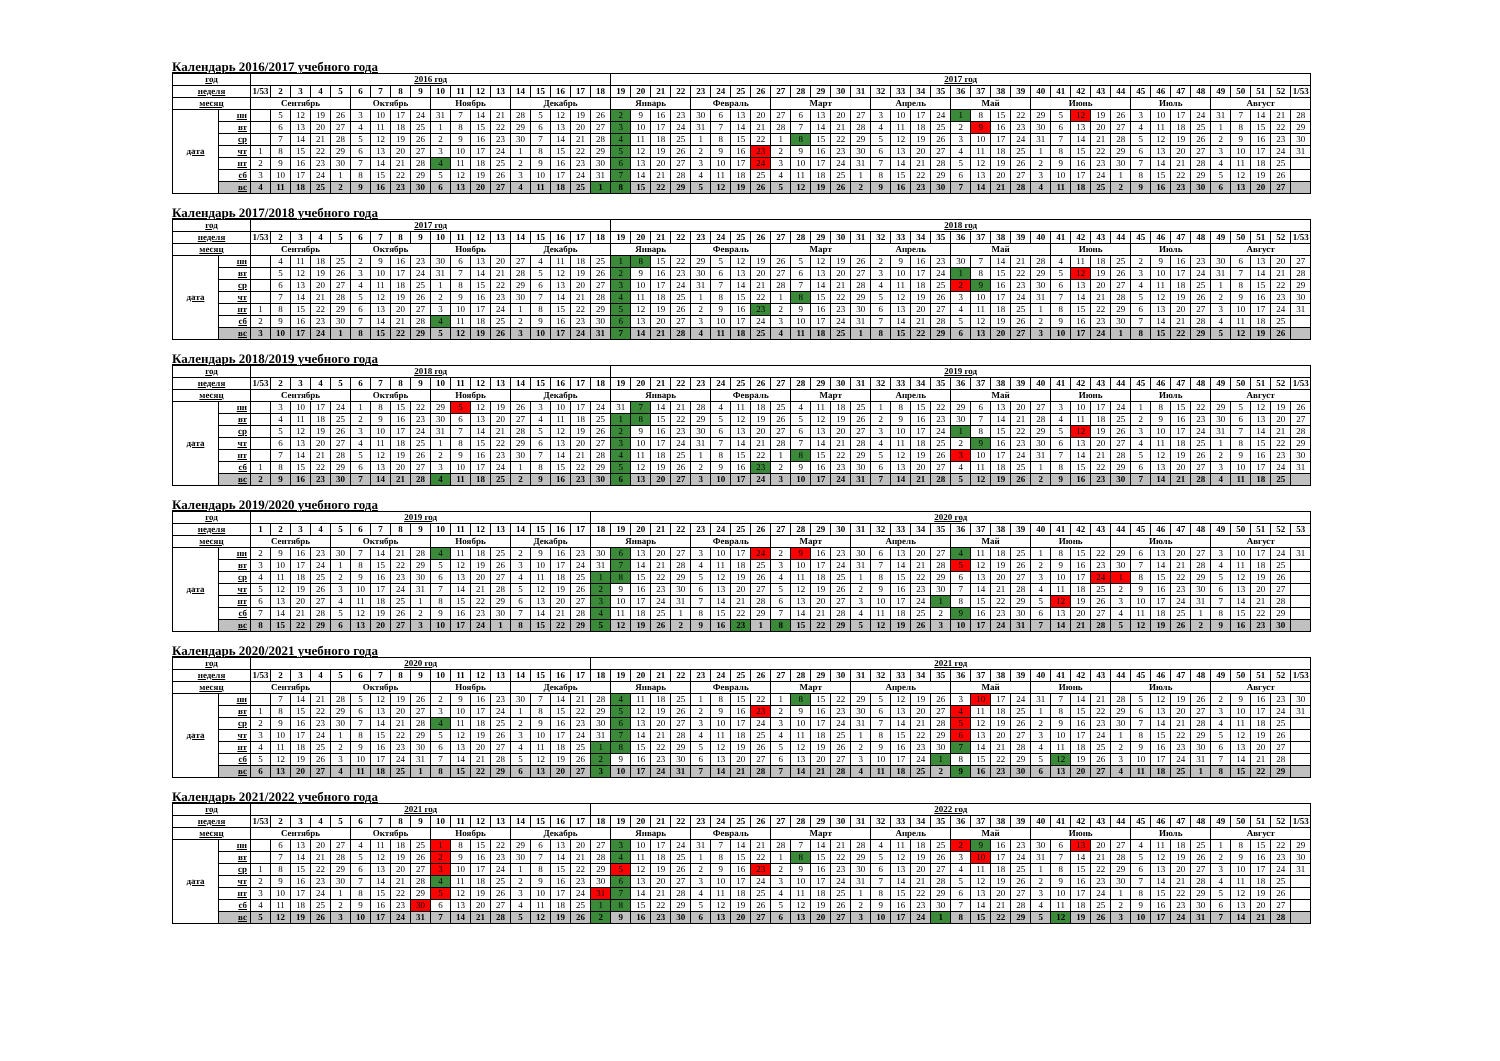Календарь 2016/2017 учебного года
| год | | 2016 год | | | | | | | | | | | | | | | | | | 2017 год | | | | | | | | | | | | | | | | | | | | | | | | | | | | | | | | | | |
| неделя | | 1/53 | 2 | 3 | 4 | 5 | 6 | 7 | 8 | 9 | 10 | 11 | 12 | 13 | 14 | 15 | 16 | 17 | 18 | 19 | 20 | 21 | 22 | 23 | 24 | 25 | 26 | 27 | 28 | 29 | 30 | 31 | 32 | 33 | 34 | 35 | 36 | 37 | 38 | 39 | 40 | 41 | 42 | 43 | 44 | 45 | 46 | 47 | 48 | 49 | 50 | 51 | 52 | 1/53 |
| месяц | | Сентябрь | | | | | Октябрь | | | | Ноябрь | | | | Декабрь | | | | | Январь | | | | Февраль | | | | Март | | | | | Апрель | | | | Май | | | | Июнь | | | | | Июль | | | | Август | | | | |
| дата | пн | | 5 | 12 | 19 | 26 | 3 | 10 | 17 | 24 | 31 | 7 | 14 | 21 | 28 | 5 | 12 | 19 | 26 | 2 | 9 | 16 | 23 | 30 | 6 | 13 | 20 | 27 | 6 | 13 | 20 | 27 | 3 | 10 | 17 | 24 | 1 | 8 | 15 | 22 | 29 | 5 | 12 | 19 | 26 | 3 | 10 | 17 | 24 | 31 | 7 | 14 | 21 | 28 |
| | вт | | 6 | 13 | 20 | 27 | 4 | 11 | 18 | 25 | 1 | 8 | 15 | 22 | 29 | 6 | 13 | 20 | 27 | 3 | 10 | 17 | 24 | 31 | 7 | 14 | 21 | 28 | 7 | 14 | 21 | 28 | 4 | 11 | 18 | 25 | 2 | 9 | 16 | 23 | 30 | 6 | 13 | 20 | 27 | 4 | 11 | 18 | 25 | 1 | 8 | 15 | 22 | 29 |
| | ср | | 7 | 14 | 21 | 28 | 5 | 12 | 19 | 26 | 2 | 9 | 16 | 23 | 30 | 7 | 14 | 21 | 28 | 4 | 11 | 18 | 25 | 1 | 8 | 15 | 22 | 1 | 8 | 15 | 22 | 29 | 5 | 12 | 19 | 26 | 3 | 10 | 17 | 24 | 31 | 7 | 14 | 21 | 28 | 5 | 12 | 19 | 26 | 2 | 9 | 16 | 23 | 30 |
| | чт | 1 | 8 | 15 | 22 | 29 | 6 | 13 | 20 | 27 | 3 | 10 | 17 | 24 | 1 | 8 | 15 | 22 | 29 | 5 | 12 | 19 | 26 | 2 | 9 | 16 | 23 | 2 | 9 | 16 | 23 | 30 | 6 | 13 | 20 | 27 | 4 | 11 | 18 | 25 | 1 | 8 | 15 | 22 | 29 | 6 | 13 | 20 | 27 | 3 | 10 | 17 | 24 | 31 |
| | пт | 2 | 9 | 16 | 23 | 30 | 7 | 14 | 21 | 28 | 4 | 11 | 18 | 25 | 2 | 9 | 16 | 23 | 30 | 6 | 13 | 20 | 27 | 3 | 10 | 17 | 24 | 3 | 10 | 17 | 24 | 31 | 7 | 14 | 21 | 28 | 5 | 12 | 19 | 26 | 2 | 9 | 16 | 23 | 30 | 7 | 14 | 21 | 28 | 4 | 11 | 18 | 25 | |
| | сб | 3 | 10 | 17 | 24 | 1 | 8 | 15 | 22 | 29 | 5 | 12 | 19 | 26 | 3 | 10 | 17 | 24 | 31 | 7 | 14 | 21 | 28 | 4 | 11 | 18 | 25 | 4 | 11 | 18 | 25 | 1 | 8 | 15 | 22 | 29 | 6 | 13 | 20 | 27 | 3 | 10 | 17 | 24 | 1 | 8 | 15 | 22 | 29 | 5 | 12 | 19 | 26 | |
| | вс | 4 | 11 | 18 | 25 | 2 | 9 | 16 | 23 | 30 | 6 | 13 | 20 | 27 | 4 | 11 | 18 | 25 | 1 | 8 | 15 | 22 | 29 | 5 | 12 | 19 | 26 | 5 | 12 | 19 | 26 | 2 | 9 | 16 | 23 | 30 | 7 | 14 | 21 | 28 | 4 | 11 | 18 | 25 | 2 | 9 | 16 | 23 | 30 | 6 | 13 | 20 | 27 | |
Календарь 2017/2018 учебного года
| год | | 2017 год | | | | | | | | | | | | | | | | | | 2018 год | | | | | | | | | | | | | | | | | | | | | | | | | | | | | | | | | | |
| неделя | | 1/53 | 2 | 3 | 4 | 5 | 6 | 7 | 8 | 9 | 10 | 11 | 12 | 13 | 14 | 15 | 16 | 17 | 18 | 19 | 20 | 21 | 22 | 23 | 24 | 25 | 26 | 27 | 28 | 29 | 30 | 31 | 32 | 33 | 34 | 35 | 36 | 37 | 38 | 39 | 40 | 41 | 42 | 43 | 44 | 45 | 46 | 47 | 48 | 49 | 50 | 51 | 52 | 1/53 |
| месяц | | Сентябрь | | | | | Октябрь | | | | Ноябрь | | | | Декабрь | | | | | Январь | | | | Февраль | | | | Март | | | | | Апрель | | | | Май | | | | | Июнь | | | | Июль | | | | Август | | | | |
| дата | пн | | 4 | 11 | 18 | 25 | 2 | 9 | 16 | 23 | 30 | 6 | 13 | 20 | 27 | 4 | 11 | 18 | 25 | 1 | 8 | 15 | 22 | 29 | 5 | 12 | 19 | 26 | 5 | 12 | 19 | 26 | 2 | 9 | 16 | 23 | 30 | 7 | 14 | 21 | 28 | 4 | 11 | 18 | 25 | 2 | 9 | 16 | 23 | 30 | 6 | 13 | 20 | 27 |
| | вт | | 5 | 12 | 19 | 26 | 3 | 10 | 17 | 24 | 31 | 7 | 14 | 21 | 28 | 5 | 12 | 19 | 26 | 2 | 9 | 16 | 23 | 30 | 6 | 13 | 20 | 27 | 6 | 13 | 20 | 27 | 3 | 10 | 17 | 24 | 1 | 8 | 15 | 22 | 29 | 5 | 12 | 19 | 26 | 3 | 10 | 17 | 24 | 31 | 7 | 14 | 21 | 28 |
| | ср | | 6 | 13 | 20 | 27 | 4 | 11 | 18 | 25 | 1 | 8 | 15 | 22 | 29 | 6 | 13 | 20 | 27 | 3 | 10 | 17 | 24 | 31 | 7 | 14 | 21 | 28 | 7 | 14 | 21 | 28 | 4 | 11 | 18 | 25 | 2 | 9 | 16 | 23 | 30 | 6 | 13 | 20 | 27 | 4 | 11 | 18 | 25 | 1 | 8 | 15 | 22 | 29 |
| | чт | | 7 | 14 | 21 | 28 | 5 | 12 | 19 | 26 | 2 | 9 | 16 | 23 | 30 | 7 | 14 | 21 | 28 | 4 | 11 | 18 | 25 | 1 | 8 | 15 | 22 | 1 | 8 | 15 | 22 | 29 | 5 | 12 | 19 | 26 | 3 | 10 | 17 | 24 | 31 | 7 | 14 | 21 | 28 | 5 | 12 | 19 | 26 | 2 | 9 | 16 | 23 | 30 |
| | пт | 1 | 8 | 15 | 22 | 29 | 6 | 13 | 20 | 27 | 3 | 10 | 17 | 24 | 1 | 8 | 15 | 22 | 29 | 5 | 12 | 19 | 26 | 2 | 9 | 16 | 23 | 2 | 9 | 16 | 23 | 30 | 6 | 13 | 20 | 27 | 4 | 11 | 18 | 25 | 1 | 8 | 15 | 22 | 29 | 6 | 13 | 20 | 27 | 3 | 10 | 17 | 24 | 31 |
| | сб | 2 | 9 | 16 | 23 | 30 | 7 | 14 | 21 | 28 | 4 | 11 | 18 | 25 | 2 | 9 | 16 | 23 | 30 | 6 | 13 | 20 | 27 | 3 | 10 | 17 | 24 | 3 | 10 | 17 | 24 | 31 | 7 | 14 | 21 | 28 | 5 | 12 | 19 | 26 | 2 | 9 | 16 | 23 | 30 | 7 | 14 | 21 | 28 | 4 | 11 | 18 | 25 | |
| | вс | 3 | 10 | 17 | 24 | 1 | 8 | 15 | 22 | 29 | 5 | 12 | 19 | 26 | 3 | 10 | 17 | 24 | 31 | 7 | 14 | 21 | 28 | 4 | 11 | 18 | 25 | 4 | 11 | 18 | 25 | 1 | 8 | 15 | 22 | 29 | 6 | 13 | 20 | 27 | 3 | 10 | 17 | 24 | 1 | 8 | 15 | 22 | 29 | 5 | 12 | 19 | 26 | |
Календарь 2018/2019 учебного года
| год | | 2018 год | | | | | | | | | | | | | | | | | | 2019 год | | | | | | | | | | | | | | | | | | | | | | | | | | | | | | | | | | |
| неделя | | 1/53 | 2 | 3 | 4 | 5 | 6 | 7 | 8 | 9 | 10 | 11 | 12 | 13 | 14 | 15 | 16 | 17 | 18 | 19 | 20 | 21 | 22 | 23 | 24 | 25 | 26 | 27 | 28 | 29 | 30 | 31 | 32 | 33 | 34 | 35 | 36 | 37 | 38 | 39 | 40 | 41 | 42 | 43 | 44 | 45 | 46 | 47 | 48 | 49 | 50 | 51 | 52 | 1/53 |
| месяц | | Сентябрь | | | | | Октябрь | | | | Ноябрь | | | | Декабрь | | | | | Январь | | | | | Февраль | | | | Март | | | | Апрель | | | | Май | | | | | Июнь | | | | Июль | | | | Август | | | | |
| дата | пн | | 3 | 10 | 17 | 24 | 1 | 8 | 15 | 22 | 29 | 5 | 12 | 19 | 26 | 3 | 10 | 17 | 24 | 31 | 7 | 14 | 21 | 28 | 4 | 11 | 18 | 25 | 4 | 11 | 18 | 25 | 1 | 8 | 15 | 22 | 29 | 6 | 13 | 20 | 27 | 3 | 10 | 17 | 24 | 1 | 8 | 15 | 22 | 29 | 5 | 12 | 19 | 26 |
| | вт | | 4 | 11 | 18 | 25 | 2 | 9 | 16 | 23 | 30 | 6 | 13 | 20 | 27 | 4 | 11 | 18 | 25 | 1 | 8 | 15 | 22 | 29 | 5 | 12 | 19 | 26 | 5 | 12 | 19 | 26 | 2 | 9 | 16 | 23 | 30 | 7 | 14 | 21 | 28 | 4 | 11 | 18 | 25 | 2 | 9 | 16 | 23 | 30 | 6 | 13 | 20 | 27 |
| | ср | | 5 | 12 | 19 | 26 | 3 | 10 | 17 | 24 | 31 | 7 | 14 | 21 | 28 | 5 | 12 | 19 | 26 | 2 | 9 | 16 | 23 | 30 | 6 | 13 | 20 | 27 | 6 | 13 | 20 | 27 | 3 | 10 | 17 | 24 | 1 | 8 | 15 | 22 | 29 | 5 | 12 | 19 | 26 | 3 | 10 | 17 | 24 | 31 | 7 | 14 | 21 | 28 |
| | чт | | 6 | 13 | 20 | 27 | 4 | 11 | 18 | 25 | 1 | 8 | 15 | 22 | 29 | 6 | 13 | 20 | 27 | 3 | 10 | 17 | 24 | 31 | 7 | 14 | 21 | 28 | 7 | 14 | 21 | 28 | 4 | 11 | 18 | 25 | 2 | 9 | 16 | 23 | 30 | 6 | 13 | 20 | 27 | 4 | 11 | 18 | 25 | 1 | 8 | 15 | 22 | 29 |
| | пт | | 7 | 14 | 21 | 28 | 5 | 12 | 19 | 26 | 2 | 9 | 16 | 23 | 30 | 7 | 14 | 21 | 28 | 4 | 11 | 18 | 25 | 1 | 8 | 15 | 22 | 1 | 8 | 15 | 22 | 29 | 5 | 12 | 19 | 26 | 3 | 10 | 17 | 24 | 31 | 7 | 14 | 21 | 28 | 5 | 12 | 19 | 26 | 2 | 9 | 16 | 23 | 30 |
| | сб | 1 | 8 | 15 | 22 | 29 | 6 | 13 | 20 | 27 | 3 | 10 | 17 | 24 | 1 | 8 | 15 | 22 | 29 | 5 | 12 | 19 | 26 | 2 | 9 | 16 | 23 | 2 | 9 | 16 | 23 | 30 | 6 | 13 | 20 | 27 | 4 | 11 | 18 | 25 | 1 | 8 | 15 | 22 | 29 | 6 | 13 | 20 | 27 | 3 | 10 | 17 | 24 | 31 |
| | вс | 2 | 9 | 16 | 23 | 30 | 7 | 14 | 21 | 28 | 4 | 11 | 18 | 25 | 2 | 9 | 16 | 23 | 30 | 6 | 13 | 20 | 27 | 3 | 10 | 17 | 24 | 3 | 10 | 17 | 24 | 31 | 7 | 14 | 21 | 28 | 5 | 12 | 19 | 26 | 2 | 9 | 16 | 23 | 30 | 7 | 14 | 21 | 28 | 4 | 11 | 18 | 25 | |
Календарь 2019/2020 учебного года
| год | | 2019 год | | | | | | | | | | | | | | | | | 2020 год | | | | | | | | | | | | | | | | | | | | | | | | | | | | | | | | | | | |
| неделя | | 1 | 2 | 3 | 4 | 5 | 6 | 7 | 8 | 9 | 10 | 11 | 12 | 13 | 14 | 15 | 16 | 17 | 18 | 19 | 20 | 21 | 22 | 23 | 24 | 25 | 26 | 27 | 28 | 29 | 30 | 31 | 32 | 33 | 34 | 35 | 36 | 37 | 38 | 39 | 40 | 41 | 42 | 43 | 44 | 45 | 46 | 47 | 48 | 49 | 50 | 51 | 52 | 53 |
| месяц | | Сентябрь | | | | Октябрь | | | | | Ноябрь | | | | Декабрь | | | | Январь | | | | | Февраль | | | | Март | | | | Апрель | | | | | Май | | | | Июнь | | | | Июль | | | | | Август | | | | |
| дата | пн | 2 | 9 | 16 | 23 | 30 | 7 | 14 | 21 | 28 | 4 | 11 | 18 | 25 | 2 | 9 | 16 | 23 | 30 | 6 | 13 | 20 | 27 | 3 | 10 | 17 | 24 | 2 | 9 | 16 | 23 | 30 | 6 | 13 | 20 | 27 | 4 | 11 | 18 | 25 | 1 | 8 | 15 | 22 | 29 | 6 | 13 | 20 | 27 | 3 | 10 | 17 | 24 | 31 |
| | вт | 3 | 10 | 17 | 24 | 1 | 8 | 15 | 22 | 29 | 5 | 12 | 19 | 26 | 3 | 10 | 17 | 24 | 31 | 7 | 14 | 21 | 28 | 4 | 11 | 18 | 25 | 3 | 10 | 17 | 24 | 31 | 7 | 14 | 21 | 28 | 5 | 12 | 19 | 26 | 2 | 9 | 16 | 23 | 30 | 7 | 14 | 21 | 28 | 4 | 11 | 18 | 25 | |
| | ср | 4 | 11 | 18 | 25 | 2 | 9 | 16 | 23 | 30 | 6 | 13 | 20 | 27 | 4 | 11 | 18 | 25 | 1 | 8 | 15 | 22 | 29 | 5 | 12 | 19 | 26 | 4 | 11 | 18 | 25 | 1 | 8 | 15 | 22 | 29 | 6 | 13 | 20 | 27 | 3 | 10 | 17 | 24 | 1 | 8 | 15 | 22 | 29 | 5 | 12 | 19 | 26 | |
| | чт | 5 | 12 | 19 | 26 | 3 | 10 | 17 | 24 | 31 | 7 | 14 | 21 | 28 | 5 | 12 | 19 | 26 | 2 | 9 | 16 | 23 | 30 | 6 | 13 | 20 | 27 | 5 | 12 | 19 | 26 | 2 | 9 | 16 | 23 | 30 | 7 | 14 | 21 | 28 | 4 | 11 | 18 | 25 | 2 | 9 | 16 | 23 | 30 | 6 | 13 | 20 | 27 | |
| | пт | 6 | 13 | 20 | 27 | 4 | 11 | 18 | 25 | 1 | 8 | 15 | 22 | 29 | 6 | 13 | 20 | 27 | 3 | 10 | 17 | 24 | 31 | 7 | 14 | 21 | 28 | 6 | 13 | 20 | 27 | 3 | 10 | 17 | 24 | 1 | 8 | 15 | 22 | 29 | 5 | 12 | 19 | 26 | 3 | 10 | 17 | 24 | 31 | 7 | 14 | 21 | 28 | |
| | сб | 7 | 14 | 21 | 28 | 5 | 12 | 19 | 26 | 2 | 9 | 16 | 23 | 30 | 7 | 14 | 21 | 28 | 4 | 11 | 18 | 25 | 1 | 8 | 15 | 22 | 29 | 7 | 14 | 21 | 28 | 4 | 11 | 18 | 25 | 2 | 9 | 16 | 23 | 30 | 6 | 13 | 20 | 27 | 4 | 11 | 18 | 25 | 1 | 8 | 15 | 22 | 29 | |
| | вс | 8 | 15 | 22 | 29 | 6 | 13 | 20 | 27 | 3 | 10 | 17 | 24 | 1 | 8 | 15 | 22 | 29 | 5 | 12 | 19 | 26 | 2 | 9 | 16 | 23 | 1 | 8 | 15 | 22 | 29 | 5 | 12 | 19 | 26 | 3 | 10 | 17 | 24 | 31 | 7 | 14 | 21 | 28 | 5 | 12 | 19 | 26 | 2 | 9 | 16 | 23 | 30 | |
Календарь 2020/2021 учебного года
| год | | 2020 год | | | | | | | | | | | | | | | | | 2021 год | | | | | | | | | | | | | | | | | | | | | | | | | | | | | | | | | | | |
| неделя | | 1/53 | 2 | 3 | 4 | 5 | 6 | 7 | 8 | 9 | 10 | 11 | 12 | 13 | 14 | 15 | 16 | 17 | 18 | 19 | 20 | 21 | 22 | 23 | 24 | 25 | 26 | 27 | 28 | 29 | 30 | 31 | 32 | 33 | 34 | 35 | 36 | 37 | 38 | 39 | 40 | 41 | 42 | 43 | 44 | 45 | 46 | 47 | 48 | 49 | 50 | 51 | 52 | 1/53 |
| месяц | | Сентябрь | | | | Октябрь | | | | | Ноябрь | | | | Декабрь | | | | | Январь | | | | Февраль | | | | Март | | | | Апрель | | | | | Май | | | | Июнь | | | | Июль | | | | | Август | | | | |
| дата | пн | | 7 | 14 | 21 | 28 | 5 | 12 | 19 | 26 | 2 | 9 | 16 | 23 | 30 | 7 | 14 | 21 | 28 | 4 | 11 | 18 | 25 | 1 | 8 | 15 | 22 | 1 | 8 | 15 | 22 | 29 | 5 | 12 | 19 | 26 | 3 | 10 | 17 | 24 | 31 | 7 | 14 | 21 | 28 | 5 | 12 | 19 | 26 | 2 | 9 | 16 | 23 | 30 |
| | вт | 1 | 8 | 15 | 22 | 29 | 6 | 13 | 20 | 27 | 3 | 10 | 17 | 24 | 1 | 8 | 15 | 22 | 29 | 5 | 12 | 19 | 26 | 2 | 9 | 16 | 23 | 2 | 9 | 16 | 23 | 30 | 6 | 13 | 20 | 27 | 4 | 11 | 18 | 25 | 1 | 8 | 15 | 22 | 29 | 6 | 13 | 20 | 27 | 3 | 10 | 17 | 24 | 31 |
| | ср | 2 | 9 | 16 | 23 | 30 | 7 | 14 | 21 | 28 | 4 | 11 | 18 | 25 | 2 | 9 | 16 | 23 | 30 | 6 | 13 | 20 | 27 | 3 | 10 | 17 | 24 | 3 | 10 | 17 | 24 | 31 | 7 | 14 | 21 | 28 | 5 | 12 | 19 | 26 | 2 | 9 | 16 | 23 | 30 | 7 | 14 | 21 | 28 | 4 | 11 | 18 | 25 | |
| | чт | 3 | 10 | 17 | 24 | 1 | 8 | 15 | 22 | 29 | 5 | 12 | 19 | 26 | 3 | 10 | 17 | 24 | 31 | 7 | 14 | 21 | 28 | 4 | 11 | 18 | 25 | 4 | 11 | 18 | 25 | 1 | 8 | 15 | 22 | 29 | 6 | 13 | 20 | 27 | 3 | 10 | 17 | 24 | 1 | 8 | 15 | 22 | 29 | 5 | 12 | 19 | 26 | |
| | пт | 4 | 11 | 18 | 25 | 2 | 9 | 16 | 23 | 30 | 6 | 13 | 20 | 27 | 4 | 11 | 18 | 25 | 1 | 8 | 15 | 22 | 29 | 5 | 12 | 19 | 26 | 5 | 12 | 19 | 26 | 2 | 9 | 16 | 23 | 30 | 7 | 14 | 21 | 28 | 4 | 11 | 18 | 25 | 2 | 9 | 16 | 23 | 30 | 6 | 13 | 20 | 27 | |
| | сб | 5 | 12 | 19 | 26 | 3 | 10 | 17 | 24 | 31 | 7 | 14 | 21 | 28 | 5 | 12 | 19 | 26 | 2 | 9 | 16 | 23 | 30 | 6 | 13 | 20 | 27 | 6 | 13 | 20 | 27 | 3 | 10 | 17 | 24 | 1 | 8 | 15 | 22 | 29 | 5 | 12 | 19 | 26 | 3 | 10 | 17 | 24 | 31 | 7 | 14 | 21 | 28 | |
| | вс | 6 | 13 | 20 | 27 | 4 | 11 | 18 | 25 | 1 | 8 | 15 | 22 | 29 | 6 | 13 | 20 | 27 | 3 | 10 | 17 | 24 | 31 | 7 | 14 | 21 | 28 | 7 | 14 | 21 | 28 | 4 | 11 | 18 | 25 | 2 | 9 | 16 | 23 | 30 | 6 | 13 | 20 | 27 | 4 | 11 | 18 | 25 | 1 | 8 | 15 | 22 | 29 | |
Календарь 2021/2022 учебного года
| год | | 2021 год | | | | | | | | | | | | | | | | | 2022 год | | | | | | | | | | | | | | | | | | | | | | | | | | | | | | | | | | | |
| неделя | | 1/53 | 2 | 3 | 4 | 5 | 6 | 7 | 8 | 9 | 10 | 11 | 12 | 13 | 14 | 15 | 16 | 17 | 18 | 19 | 20 | 21 | 22 | 23 | 24 | 25 | 26 | 27 | 28 | 29 | 30 | 31 | 32 | 33 | 34 | 35 | 36 | 37 | 38 | 39 | 40 | 41 | 42 | 43 | 44 | 45 | 46 | 47 | 48 | 49 | 50 | 51 | 52 | 1/53 |
| месяц | | Сентябрь | | | | | Октябрь | | | | Ноябрь | | | | Декабрь | | | | | Январь | | | | Февраль | | | | Март | | | | | Апрель | | | | Май | | | | Июнь | | | | | Июль | | | | Август | | | | |
| дата | пн | | 6 | 13 | 20 | 27 | 4 | 11 | 18 | 25 | 1 | 8 | 15 | 22 | 29 | 6 | 13 | 20 | 27 | 3 | 10 | 17 | 24 | 31 | 7 | 14 | 21 | 28 | 7 | 14 | 21 | 28 | 4 | 11 | 18 | 25 | 2 | 9 | 16 | 23 | 30 | 6 | 13 | 20 | 27 | 4 | 11 | 18 | 25 | 1 | 8 | 15 | 22 | 29 |
| | вт | | 7 | 14 | 21 | 28 | 5 | 12 | 19 | 26 | 2 | 9 | 16 | 23 | 30 | 7 | 14 | 21 | 28 | 4 | 11 | 18 | 25 | 1 | 8 | 15 | 22 | 1 | 8 | 15 | 22 | 29 | 5 | 12 | 19 | 26 | 3 | 10 | 17 | 24 | 31 | 7 | 14 | 21 | 28 | 5 | 12 | 19 | 26 | 2 | 9 | 16 | 23 | 30 |
| | ср | 1 | 8 | 15 | 22 | 29 | 6 | 13 | 20 | 27 | 3 | 10 | 17 | 24 | 1 | 8 | 15 | 22 | 29 | 5 | 12 | 19 | 26 | 2 | 9 | 16 | 23 | 2 | 9 | 16 | 23 | 30 | 6 | 13 | 20 | 27 | 4 | 11 | 18 | 25 | 1 | 8 | 15 | 22 | 29 | 6 | 13 | 20 | 27 | 3 | 10 | 17 | 24 | 31 |
| | чт | 2 | 9 | 16 | 23 | 30 | 7 | 14 | 21 | 28 | 4 | 11 | 18 | 25 | 2 | 9 | 16 | 23 | 30 | 6 | 13 | 20 | 27 | 3 | 10 | 17 | 24 | 3 | 10 | 17 | 24 | 31 | 7 | 14 | 21 | 28 | 5 | 12 | 19 | 26 | 2 | 9 | 16 | 23 | 30 | 7 | 14 | 21 | 28 | 4 | 11 | 18 | 25 | |
| | пт | 3 | 10 | 17 | 24 | 1 | 8 | 15 | 22 | 29 | 5 | 12 | 19 | 26 | 3 | 10 | 17 | 24 | 31 | 7 | 14 | 21 | 28 | 4 | 11 | 18 | 25 | 4 | 11 | 18 | 25 | 1 | 8 | 15 | 22 | 29 | 6 | 13 | 20 | 27 | 3 | 10 | 17 | 24 | 1 | 8 | 15 | 22 | 29 | 5 | 12 | 19 | 26 | |
| | сб | 4 | 11 | 18 | 25 | 2 | 9 | 16 | 23 | 30 | 6 | 13 | 20 | 27 | 4 | 11 | 18 | 25 | 1 | 8 | 15 | 22 | 29 | 5 | 12 | 19 | 26 | 5 | 12 | 19 | 26 | 2 | 9 | 16 | 23 | 30 | 7 | 14 | 21 | 28 | 4 | 11 | 18 | 25 | 2 | 9 | 16 | 23 | 30 | 6 | 13 | 20 | 27 | |
| | вс | 5 | 12 | 19 | 26 | 3 | 10 | 17 | 24 | 31 | 7 | 14 | 21 | 28 | 5 | 12 | 19 | 26 | 2 | 9 | 16 | 23 | 30 | 6 | 13 | 20 | 27 | 6 | 13 | 20 | 27 | 3 | 10 | 17 | 24 | 1 | 8 | 15 | 22 | 29 | 5 | 12 | 19 | 26 | 3 | 10 | 17 | 24 | 31 | 7 | 14 | 21 | 28 | |